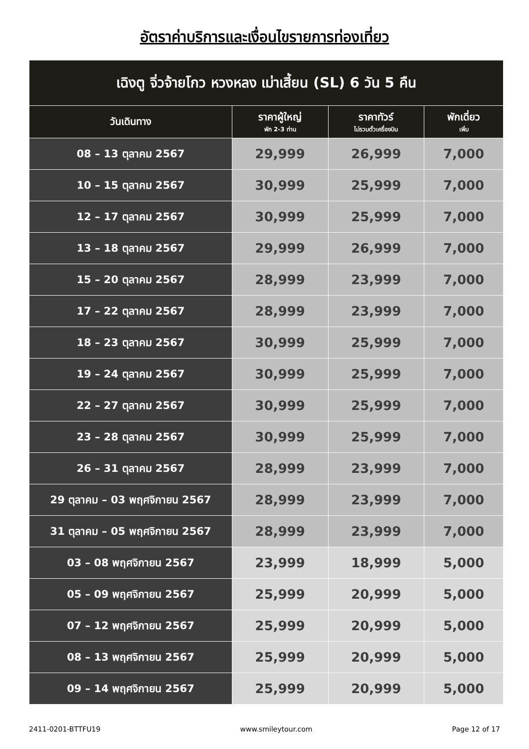อัตราค่าบริการและเงื่อนไขรายการท่องเที่ยว
| เฉิงตู จิ่วจ้ายโกว หวงหลง เม่าเสี้ยน (SL) 6 วัน 5 คืน | | | |
| วันเดินทาง | ราคาผู้ใหญ่ พัก 2-3 ท่าน | ราคาทัวร์ ไม่รวมตั๋วเครื่องบิน | พักเดี่ยว เพิ่ม |
| 08 – 13 ตุลาคม 2567 | 29,999 | 26,999 | 7,000 |
| 10 – 15 ตุลาคม 2567 | 30,999 | 25,999 | 7,000 |
| 12 – 17 ตุลาคม 2567 | 30,999 | 25,999 | 7,000 |
| 13 – 18 ตุลาคม 2567 | 29,999 | 26,999 | 7,000 |
| 15 – 20 ตุลาคม 2567 | 28,999 | 23,999 | 7,000 |
| 17 – 22 ตุลาคม 2567 | 28,999 | 23,999 | 7,000 |
| 18 – 23 ตุลาคม 2567 | 30,999 | 25,999 | 7,000 |
| 19 – 24 ตุลาคม 2567 | 30,999 | 25,999 | 7,000 |
| 22 – 27 ตุลาคม 2567 | 30,999 | 25,999 | 7,000 |
| 23 – 28 ตุลาคม 2567 | 30,999 | 25,999 | 7,000 |
| 26 – 31 ตุลาคม 2567 | 28,999 | 23,999 | 7,000 |
| 29 ตุลาคม – 03 พฤศจิกายน 2567 | 28,999 | 23,999 | 7,000 |
| 31 ตุลาคม – 05 พฤศจิกายน 2567 | 28,999 | 23,999 | 7,000 |
| 03 – 08 พฤศจิกายน 2567 | 23,999 | 18,999 | 5,000 |
| 05 – 09 พฤศจิกายน 2567 | 25,999 | 20,999 | 5,000 |
| 07 – 12 พฤศจิกายน 2567 | 25,999 | 20,999 | 5,000 |
| 08 – 13 พฤศจิกายน 2567 | 25,999 | 20,999 | 5,000 |
| 09 – 14 พฤศจิกายน 2567 | 25,999 | 20,999 | 5,000 |
2411-0201-BTTFU19 www.smileytour.com Page 12 of 17